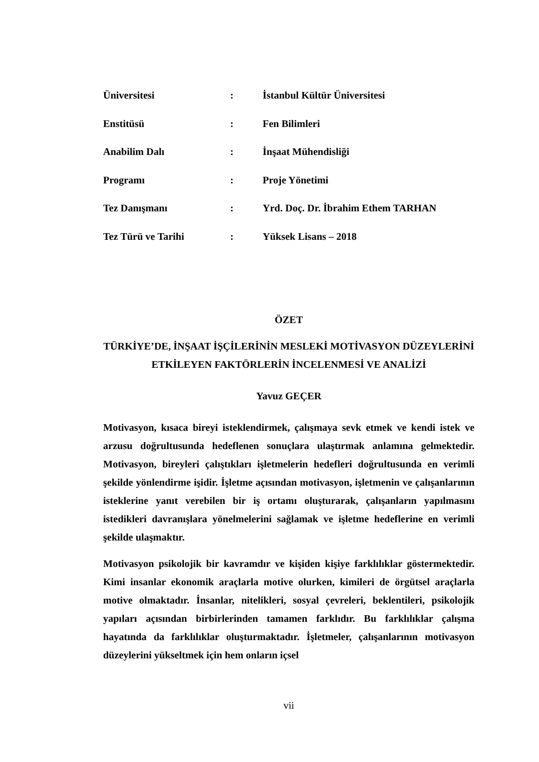| Üniversitesi | : | İstanbul Kültür Üniversitesi |
| Enstitüsü | : | Fen Bilimleri |
| Anabilim Dalı | : | İnşaat Mühendisliği |
| Programı | : | Proje Yönetimi |
| Tez Danışmanı | : | Yrd. Doç. Dr. İbrahim Ethem TARHAN |
| Tez Türü ve Tarihi | : | Yüksek Lisans – 2018 |
ÖZET
TÜRKİYE’DE, İNŞAAT İŞÇİLERİNİN MESLEKİ MOTİVASYON DÜZEYLERİNİ ETKİLEYEN FAKTÖRLERİN İNCELENMESİ VE ANALİZİ
Yavuz GEÇER
Motivasyon, kısaca bireyi isteklendirmek, çalışmaya sevk etmek ve kendi istek ve arzusu doğrultusunda hedeflenen sonuçlara ulaştırmak anlamına gelmektedir. Motivasyon, bireyleri çalıştıkları işletmelerin hedefleri doğrultusunda en verimli şekilde yönlendirme işidir. İşletme açısından motivasyon, işletmenin ve çalışanlarının isteklerine yanıt verebilen bir iş ortamı oluşturarak, çalışanların yapılmasını istedikleri davranışlara yönelmelerini sağlamak ve işletme hedeflerine en verimli şekilde ulaşmaktır.
Motivasyon psikolojik bir kavramdır ve kişiden kişiye farklılıklar göstermektedir. Kimi insanlar ekonomik araçlarla motive olurken, kimileri de örgütsel araçlarla motive olmaktadır. İnsanlar, nitelikleri, sosyal çevreleri, beklentileri, psikolojik yapıları açısından birbirlerinden tamamen farklıdır. Bu farklılıklar çalışma hayatında da farklılıklar oluşturmaktadır. İşletmeler, çalışanlarının motivasyon düzeylerini yükseltmek için hem onların içsel
vii